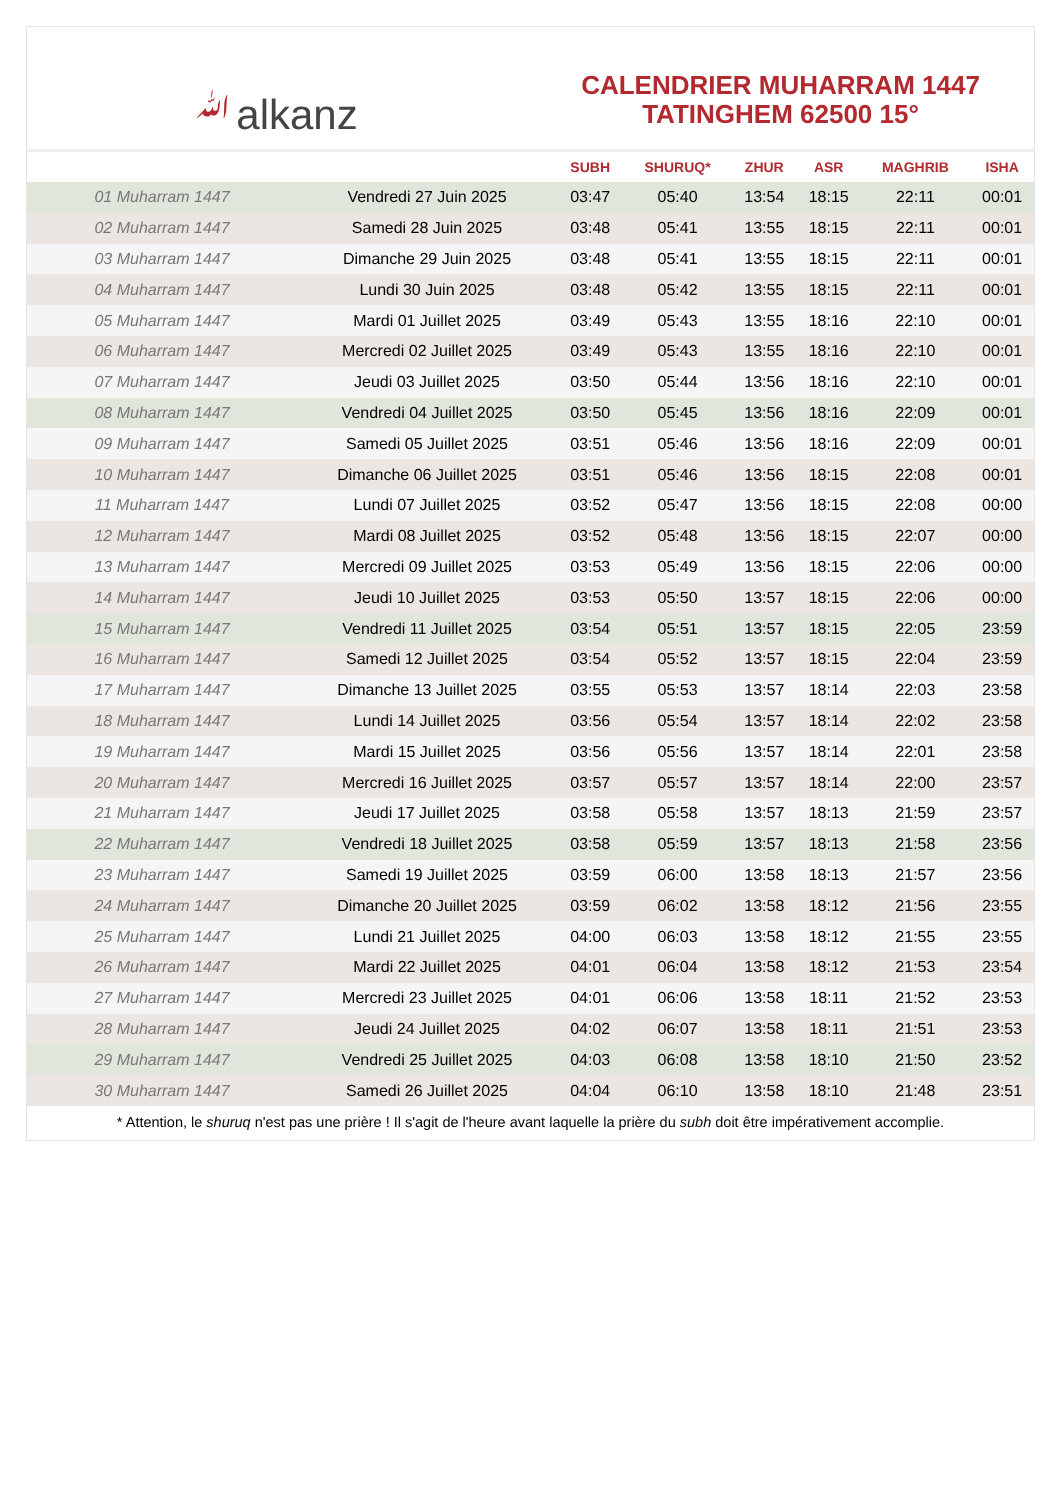ﷲalkanz
CALENDRIER MUHARRAM 1447
TATINGHEM 62500 15°
| | | SUBH | SHURUQ* | ZHUR | ASR | MAGHRIB | ISHA |
| --- | --- | --- | --- | --- | --- | --- | --- |
| 01 Muharram 1447 | Vendredi 27 Juin 2025 | 03:47 | 05:40 | 13:54 | 18:15 | 22:11 | 00:01 |
| 02 Muharram 1447 | Samedi 28 Juin 2025 | 03:48 | 05:41 | 13:55 | 18:15 | 22:11 | 00:01 |
| 03 Muharram 1447 | Dimanche 29 Juin 2025 | 03:48 | 05:41 | 13:55 | 18:15 | 22:11 | 00:01 |
| 04 Muharram 1447 | Lundi 30 Juin 2025 | 03:48 | 05:42 | 13:55 | 18:15 | 22:11 | 00:01 |
| 05 Muharram 1447 | Mardi 01 Juillet 2025 | 03:49 | 05:43 | 13:55 | 18:16 | 22:10 | 00:01 |
| 06 Muharram 1447 | Mercredi 02 Juillet 2025 | 03:49 | 05:43 | 13:55 | 18:16 | 22:10 | 00:01 |
| 07 Muharram 1447 | Jeudi 03 Juillet 2025 | 03:50 | 05:44 | 13:56 | 18:16 | 22:10 | 00:01 |
| 08 Muharram 1447 | Vendredi 04 Juillet 2025 | 03:50 | 05:45 | 13:56 | 18:16 | 22:09 | 00:01 |
| 09 Muharram 1447 | Samedi 05 Juillet 2025 | 03:51 | 05:46 | 13:56 | 18:16 | 22:09 | 00:01 |
| 10 Muharram 1447 | Dimanche 06 Juillet 2025 | 03:51 | 05:46 | 13:56 | 18:15 | 22:08 | 00:01 |
| 11 Muharram 1447 | Lundi 07 Juillet 2025 | 03:52 | 05:47 | 13:56 | 18:15 | 22:08 | 00:00 |
| 12 Muharram 1447 | Mardi 08 Juillet 2025 | 03:52 | 05:48 | 13:56 | 18:15 | 22:07 | 00:00 |
| 13 Muharram 1447 | Mercredi 09 Juillet 2025 | 03:53 | 05:49 | 13:56 | 18:15 | 22:06 | 00:00 |
| 14 Muharram 1447 | Jeudi 10 Juillet 2025 | 03:53 | 05:50 | 13:57 | 18:15 | 22:06 | 00:00 |
| 15 Muharram 1447 | Vendredi 11 Juillet 2025 | 03:54 | 05:51 | 13:57 | 18:15 | 22:05 | 23:59 |
| 16 Muharram 1447 | Samedi 12 Juillet 2025 | 03:54 | 05:52 | 13:57 | 18:15 | 22:04 | 23:59 |
| 17 Muharram 1447 | Dimanche 13 Juillet 2025 | 03:55 | 05:53 | 13:57 | 18:14 | 22:03 | 23:58 |
| 18 Muharram 1447 | Lundi 14 Juillet 2025 | 03:56 | 05:54 | 13:57 | 18:14 | 22:02 | 23:58 |
| 19 Muharram 1447 | Mardi 15 Juillet 2025 | 03:56 | 05:56 | 13:57 | 18:14 | 22:01 | 23:58 |
| 20 Muharram 1447 | Mercredi 16 Juillet 2025 | 03:57 | 05:57 | 13:57 | 18:14 | 22:00 | 23:57 |
| 21 Muharram 1447 | Jeudi 17 Juillet 2025 | 03:58 | 05:58 | 13:57 | 18:13 | 21:59 | 23:57 |
| 22 Muharram 1447 | Vendredi 18 Juillet 2025 | 03:58 | 05:59 | 13:57 | 18:13 | 21:58 | 23:56 |
| 23 Muharram 1447 | Samedi 19 Juillet 2025 | 03:59 | 06:00 | 13:58 | 18:13 | 21:57 | 23:56 |
| 24 Muharram 1447 | Dimanche 20 Juillet 2025 | 03:59 | 06:02 | 13:58 | 18:12 | 21:56 | 23:55 |
| 25 Muharram 1447 | Lundi 21 Juillet 2025 | 04:00 | 06:03 | 13:58 | 18:12 | 21:55 | 23:55 |
| 26 Muharram 1447 | Mardi 22 Juillet 2025 | 04:01 | 06:04 | 13:58 | 18:12 | 21:53 | 23:54 |
| 27 Muharram 1447 | Mercredi 23 Juillet 2025 | 04:01 | 06:06 | 13:58 | 18:11 | 21:52 | 23:53 |
| 28 Muharram 1447 | Jeudi 24 Juillet 2025 | 04:02 | 06:07 | 13:58 | 18:11 | 21:51 | 23:53 |
| 29 Muharram 1447 | Vendredi 25 Juillet 2025 | 04:03 | 06:08 | 13:58 | 18:10 | 21:50 | 23:52 |
| 30 Muharram 1447 | Samedi 26 Juillet 2025 | 04:04 | 06:10 | 13:58 | 18:10 | 21:48 | 23:51 |
* Attention, le shuruq n'est pas une prière ! Il s'agit de l'heure avant laquelle la prière du subh doit être impérativement accomplie.